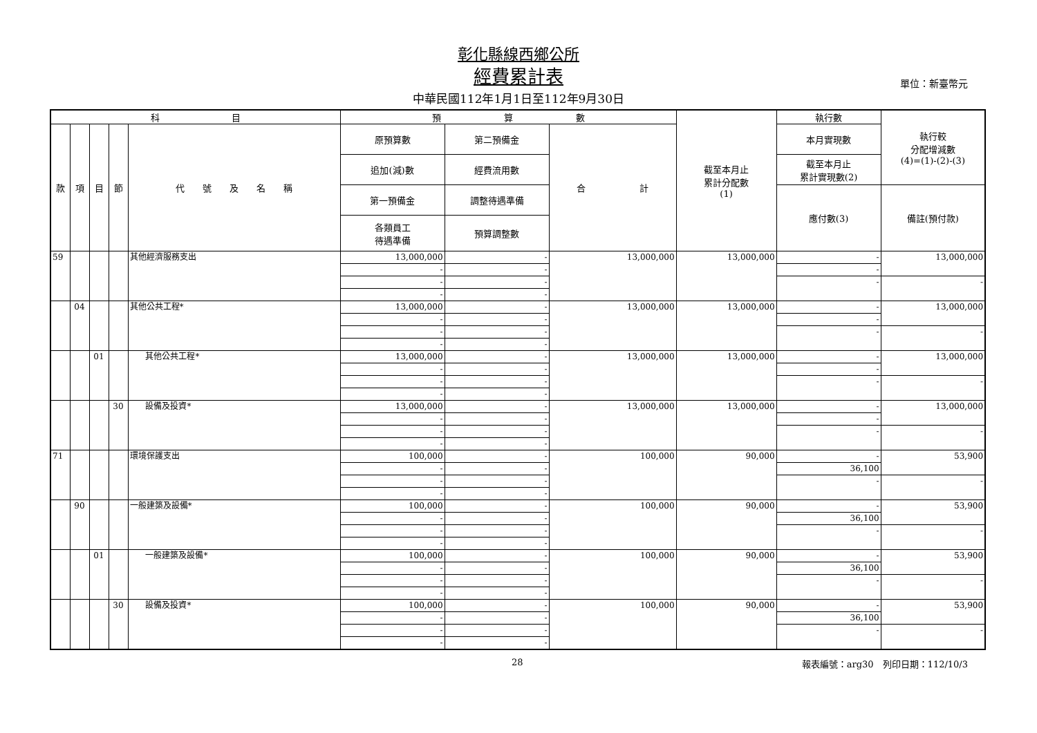彰化縣線西鄉公所
經費累計表
中華民國112年1月1日至112年9月30日
單位：新臺幣元
| 科 目 | | | | | 預 算 數 | | | 截至本月止 累計分配數 (1) | 執行數 | 執行較 分配增減數 (4)=(1)-(2)-(3) |
| --- | --- | --- | --- | --- | --- | --- | --- | --- | --- | --- |
| 款 | 項 | 目 | 節 | 代 號 及 名 稱 | 原預算數 | 第二預備金 | 合 計 | | 本月實現數 | |
| | | | | | 追加(減)數 | 經費流用數 | | | 截至本月止 累計實現數(2) | |
| | | | | | 第一預備金 | 調整待遇準備 | | | 應付數(3) | 備註(預付款) |
| | | | | | 各類員工 待遇準備 | 預算調整數 | | | | |
| 59 | | | | 其他經濟服務支出 | 13,000,000 | - | 13,000,000 | 13,000,000 | - | 13,000,000 |
| | | | | | - | - | | | - | |
| | | | | | - | - | | | - | - |
| | | | | | - | - | | | | |
| | 04 | | | 其他公共工程* | 13,000,000 | - | 13,000,000 | 13,000,000 | - | 13,000,000 |
| | | | | | - | - | | | - | |
| | | | | | - | - | | | - | - |
| | | | | | - | - | | | | |
| | | 01 | | 其他公共工程* | 13,000,000 | - | 13,000,000 | 13,000,000 | - | 13,000,000 |
| | | | | | - | - | | | - | |
| | | | | | - | - | | | - | - |
| | | | | | - | - | | | | |
| | | | 30 | 設備及投資* | 13,000,000 | - | 13,000,000 | 13,000,000 | - | 13,000,000 |
| | | | | | - | - | | | - | |
| | | | | | - | - | | | - | - |
| | | | | | - | - | | | | |
| 71 | | | | 環境保護支出 | 100,000 | - | 100,000 | 90,000 | - | 53,900 |
| | | | | | - | - | | | 36,100 | |
| | | | | | - | - | | | - | - |
| | | | | | - | - | | | | |
| | 90 | | | 一般建築及設備* | 100,000 | - | 100,000 | 90,000 | - | 53,900 |
| | | | | | - | - | | | 36,100 | |
| | | | | | - | - | | | - | - |
| | | | | | - | - | | | | |
| | | 01 | | 一般建築及設備* | 100,000 | - | 100,000 | 90,000 | - | 53,900 |
| | | | | | - | - | | | 36,100 | |
| | | | | | - | - | | | - | - |
| | | | | | - | - | | | | |
| | | | 30 | 設備及投資* | 100,000 | - | 100,000 | 90,000 | - | 53,900 |
| | | | | | - | - | | | 36,100 | |
| | | | | | - | - | | | - | - |
| | | | | | - | - | | | | |
28 報表編號：arg30　列印日期：112/10/3